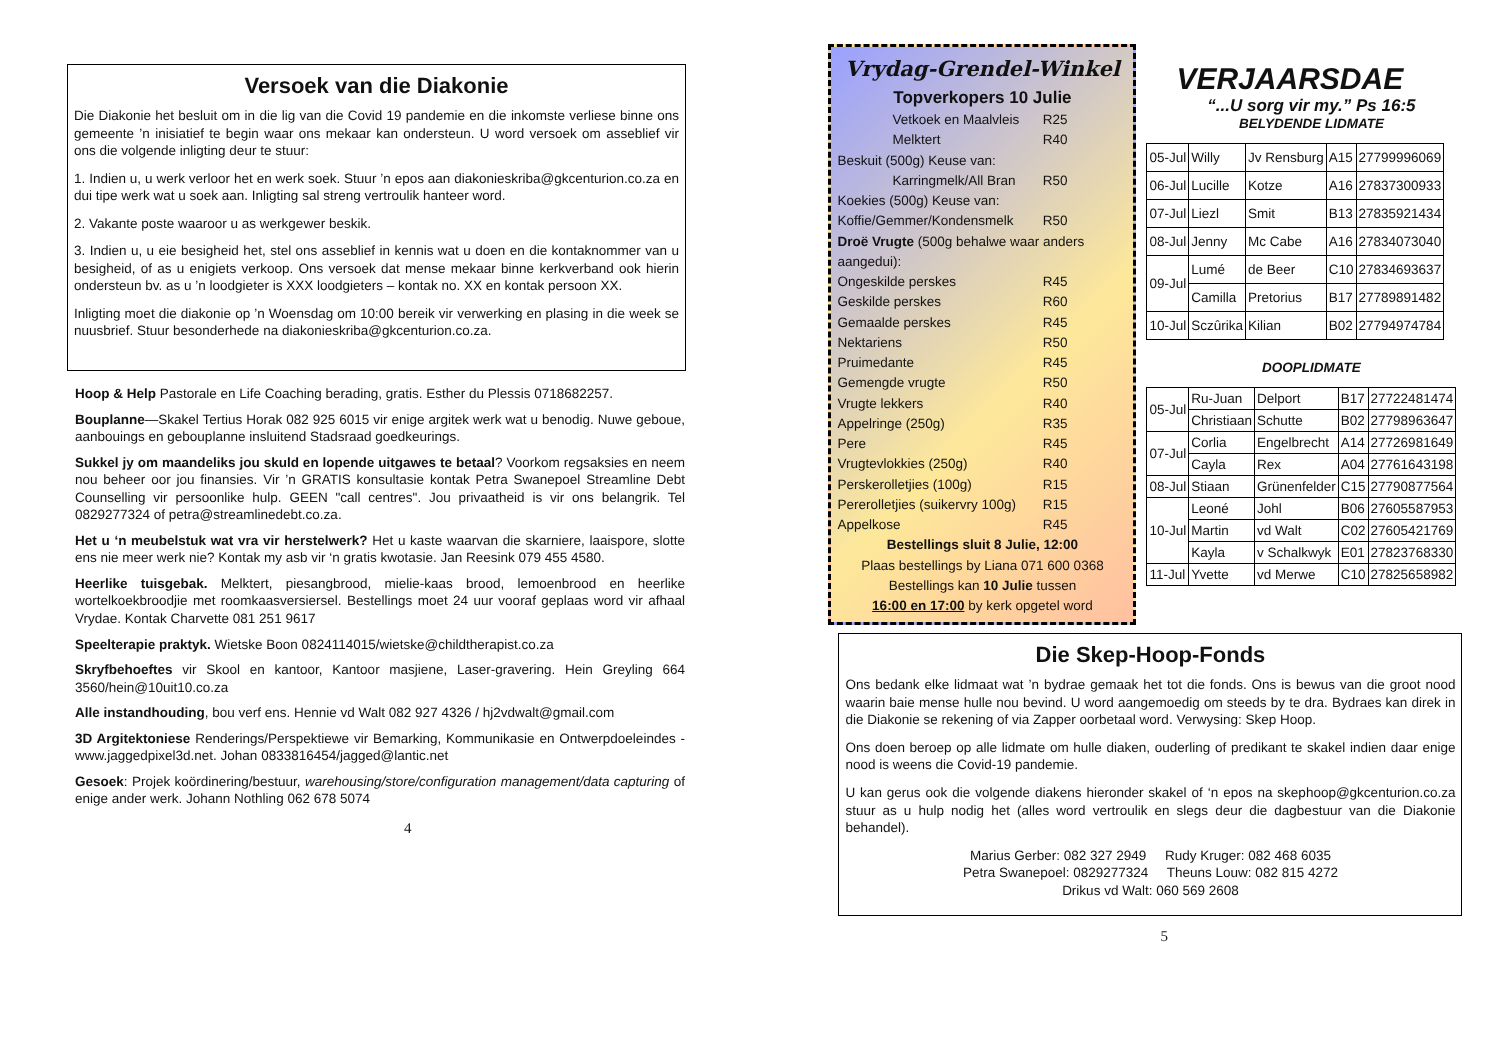Versoek van die Diakonie
Die Diakonie het besluit om in die lig van die Covid 19 pandemie en die inkomste verliese binne ons gemeente ’n inisiatief te begin waar ons mekaar kan ondersteun. U word versoek om asseblief vir ons die volgende inligting deur te stuur:
1. Indien u, u werk verloor het en werk soek. Stuur ’n epos aan diakonieskriba@gkcenturion.co.za en dui tipe werk wat u soek aan. Inligting sal streng vertroulik hanteer word.
2. Vakante poste waaroor u as werkgewer beskik.
3. Indien u, u eie besigheid het, stel ons asseblief in kennis wat u doen en die kontaknommer van u besigheid, of as u enigiets verkoop. Ons versoek dat mense mekaar binne kerkverband ook hierin ondersteun bv. as u ’n loodgieter is XXX loodgieters – kontak no. XX en kontak persoon XX.
Inligting moet die diakonie op ’n Woensdag om 10:00 bereik vir verwerking en plasing in die week se nuusbrief. Stuur besonderhede na diakonieskriba@gkcenturion.co.za.
Hoop & Help Pastorale en Life Coaching berading, gratis. Esther du Plessis 0718682257.
Bouplanne—Skakel Tertius Horak 082 925 6015 vir enige argitek werk wat u benodig. Nuwe geboue, aanbouings en gebouplanne insluitend Stadsraad goedkeurings.
Sukkel jy om maandeliks jou skuld en lopende uitgawes te betaal? Voorkom regsaksies en neem nou beheer oor jou finansies. Vir ’n GRATIS konsultasie kontak Petra Swanepoel Streamline Debt Counselling vir persoonlike hulp. GEEN "call centres". Jou privaatheid is vir ons belangrik. Tel 0829277324 of petra@streamlinedebt.co.za.
Het u ‘n meubelstuk wat vra vir herstelwerk? Het u kaste waarvan die skarniere, laaispore, slotte ens nie meer werk nie? Kontak my asb vir ‘n gratis kwotasie. Jan Reesink 079 455 4580.
Heerlike tuisgebak. Melktert, piesangbrood, mielie-kaas brood, lemoenbrood en heerlike wortelkoekbroodjie met roomkaasversiersel. Bestellings moet 24 uur vooraf geplaas word vir afhaal Vrydae. Kontak Charvette 081 251 9617
Speelterapie praktyk. Wietske Boon 0824114015/wietske@childtherapist.co.za
Skryfbehoeftes vir Skool en kantoor, Kantoor masjiene, Laser-gravering. Hein Greyling 664 3560/hein@10uit10.co.za
Alle instandhouding, bou verf ens. Hennie vd Walt 082 927 4326 / hj2vdwalt@gmail.com
3D Argitektoniese Renderings/Perspektiewe vir Bemarking, Kommunikasie en Ontwerpdoeleindes -www.jaggedpixel3d.net. Johan 0833816454/jagged@lantic.net
Gesoek: Projek koördinering/bestuur, warehousing/store/configuration management/data capturing of enige ander werk. Johann Nothling 062 678 5074
4
Vrydag-Grendel-Winkel
Topverkopers 10 Julie
Vetkoek en Maalvleis R25
Melktert R40
Beskuit (500g) Keuse van:
Karringmelk/All Bran R50
Koekies (500g) Keuse van:
Koffie/Gemmer/Kondensmelk R50
Droë Vrugte (500g behalwe waar anders aangedui):
Ongeskilde perskes R45
Geskilde perskes R60
Gemaalde perskes R45
Nektariens R50
Pruimedante R45
Gemengde vrugte R50
Vrugte lekkers R40
Appelringe (250g) R35
Pere R45
Vrugtevlokkies (250g) R40
Perskerolletjies (100g) R15
Pererolletjies (suikervry 100g) R15
Appelkose R45
Bestellings sluit 8 Julie, 12:00
Plaas bestellings by Liana 071 600 0368
Bestellings kan 10 Julie tussen
16:00 en 17:00 by kerk opgetel word
VERJAARSDAE
“...U sorg vir my.” Ps 16:5
BELYDENDE LIDMATE
| 05-Jul | Willy | Jv Rensburg | A15 | 27799996069 |
| 06-Jul | Lucille | Kotze | A16 | 27837300933 |
| 07-Jul | Liezl | Smit | B13 | 27835921434 |
| 08-Jul | Jenny | Mc Cabe | A16 | 27834073040 |
| 09-Jul | Lumé | de Beer | C10 | 27834693637 |
| | Camilla | Pretorius | B17 | 27789891482 |
| 10-Jul | Sczûrika | Kilian | B02 | 27794974784 |
DOOPLIDMATE
| 05-Jul | Ru-Juan | Delport | B17 | 27722481474 |
| | Christiaan | Schutte | B02 | 27798963647 |
| 07-Jul | Corlia | Engelbrecht | A14 | 27726981649 |
| | Cayla | Rex | A04 | 27761643198 |
| 08-Jul | Stiaan | Grünenfelder | C15 | 27790877564 |
| 10-Jul | Leoné | Johl | B06 | 27605587953 |
| | Martin | vd Walt | C02 | 27605421769 |
| | Kayla | v Schalkwyk | E01 | 27823768330 |
| 11-Jul | Yvette | vd Merwe | C10 | 27825658982 |
Die Skep-Hoop-Fonds
Ons bedank elke lidmaat wat ’n bydrae gemaak het tot die fonds. Ons is bewus van die groot nood waarin baie mense hulle nou bevind. U word aangemoedig om steeds by te dra. Bydraes kan direk in die Diakonie se rekening of via Zapper oorbetaal word. Verwysing: Skep Hoop.
Ons doen beroep op alle lidmate om hulle diaken, ouderling of predikant te skakel indien daar enige nood is weens die Covid-19 pandemie.
U kan gerus ook die volgende diakens hieronder skakel of ‘n epos na skephoop@gkcenturion.co.za stuur as u hulp nodig het (alles word vertroulik en slegs deur die dagbestuur van die Diakonie behandel).
Marius Gerber: 082 327 2949 Rudy Kruger: 082 468 6035
Petra Swanepoel: 0829277324 Theuns Louw: 082 815 4272
Drikus vd Walt: 060 569 2608
5